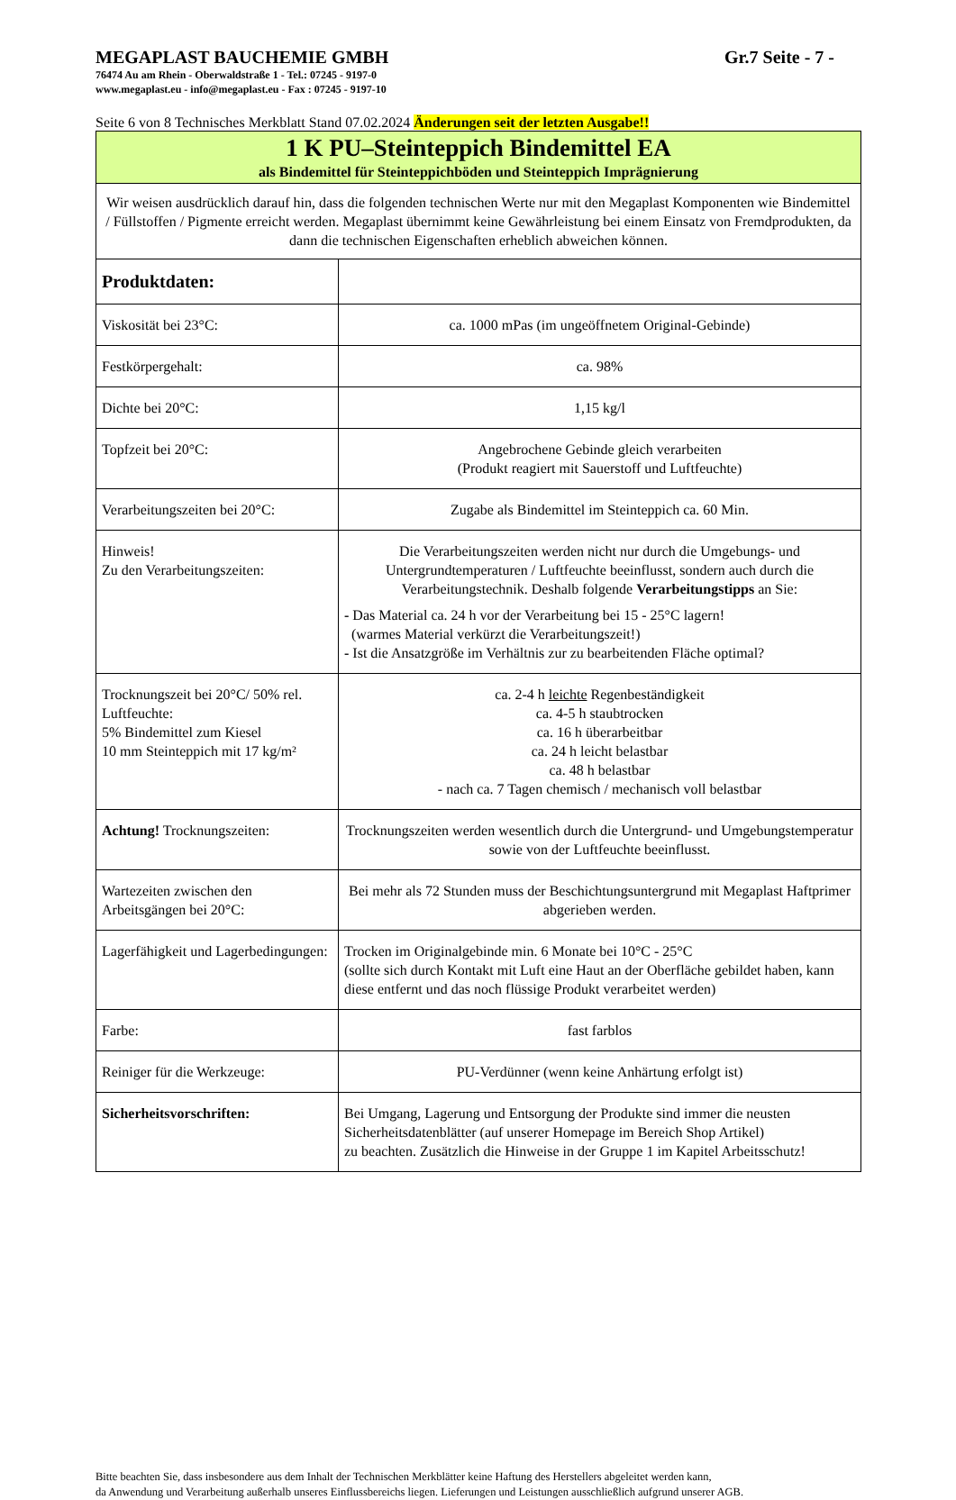MEGAPLAST BAUCHEMIE GMBH Gr.7 Seite - 7 -
76474 Au am Rhein - Oberwaldstraße 1 - Tel.: 07245 - 9197-0
www.megaplast.eu - info@megaplast.eu - Fax : 07245 - 9197-10
Seite 6 von 8 Technisches Merkblatt Stand 07.02.2024 Änderungen seit der letzten Ausgabe!!
| 1 K PU–Steinteppich Bindemittel EA als Bindemittel für Steinteppichböden und Steinteppich Imprägnierung | |
| Wir weisen ausdrücklich darauf hin, dass die folgenden technischen Werte nur mit den Megaplast Komponenten wie Bindemittel / Füllstoffen / Pigmente erreicht werden. Megaplast übernimmt keine Gewährleistung bei einem Einsatz von Fremdprodukten, da dann die technischen Eigenschaften erheblich abweichen können. | |
| Produktdaten: | |
| Viskosität bei 23°C: | ca. 1000 mPas (im ungeöffnetem Original-Gebinde) |
| Festkörpergehalt: | ca. 98% |
| Dichte bei 20°C: | 1,15 kg/l |
| Topfzeit bei 20°C: | Angebrochene Gebinde gleich verarbeiten (Produkt reagiert mit Sauerstoff und Luftfeuchte) |
| Verarbeitungszeiten bei 20°C: | Zugabe als Bindemittel im Steinteppich ca. 60 Min. |
| Hinweis! Zu den Verarbeitungszeiten: | Die Verarbeitungszeiten werden nicht nur durch die Umgebungs- und Untergrundtemperaturen / Luftfeuchte beeinflusst, sondern auch durch die Verarbeitungstechnik. Deshalb folgende Verarbeitungstipps an Sie: - Das Material ca. 24 h vor der Verarbeitung bei 15 - 25°C lagern! (warmes Material verkürzt die Verarbeitungszeit!) - Ist die Ansatzgröße im Verhältnis zur zu bearbeitenden Fläche optimal? |
| Trocknungszeit bei 20°C/ 50% rel. Luftfeuchte: 5% Bindemittel zum Kiesel 10 mm Steinteppich mit 17 kg/m² | ca. 2-4 h leichte Regenbeständigkeit ca. 4-5 h staubtrocken ca. 16 h überarbeitbar ca. 24 h leicht belastbar ca. 48 h belastbar - nach ca. 7 Tagen chemisch / mechanisch voll belastbar |
| Achtung! Trocknungszeiten: | Trocknungszeiten werden wesentlich durch die Untergrund- und Umgebungstemperatur sowie von der Luftfeuchte beeinflusst. |
| Wartezeiten zwischen den Arbeitsgängen bei 20°C: | Bei mehr als 72 Stunden muss der Beschichtungsuntergrund mit Megaplast Haftprimer abgerieben werden. |
| Lagerfähigkeit und Lagerbedingungen: | Trocken im Originalgebinde min. 6 Monate bei 10°C - 25°C (sollte sich durch Kontakt mit Luft eine Haut an der Oberfläche gebildet haben, kann diese entfernt und das noch flüssige Produkt verarbeitet werden) |
| Farbe: | fast farblos |
| Reiniger für die Werkzeuge: | PU-Verdünner (wenn keine Anhärtung erfolgt ist) |
| Sicherheitsvorschriften: | Bei Umgang, Lagerung und Entsorgung der Produkte sind immer die neusten Sicherheitsdatenblätter (auf unserer Homepage im Bereich Shop Artikel) zu beachten. Zusätzlich die Hinweise in der Gruppe 1 im Kapitel Arbeitsschutz! |
Bitte beachten Sie, dass insbesondere aus dem Inhalt der Technischen Merkblätter keine Haftung des Herstellers abgeleitet werden kann,
da Anwendung und Verarbeitung außerhalb unseres Einflussbereichs liegen. Lieferungen und Leistungen ausschließlich aufgrund unserer AGB.